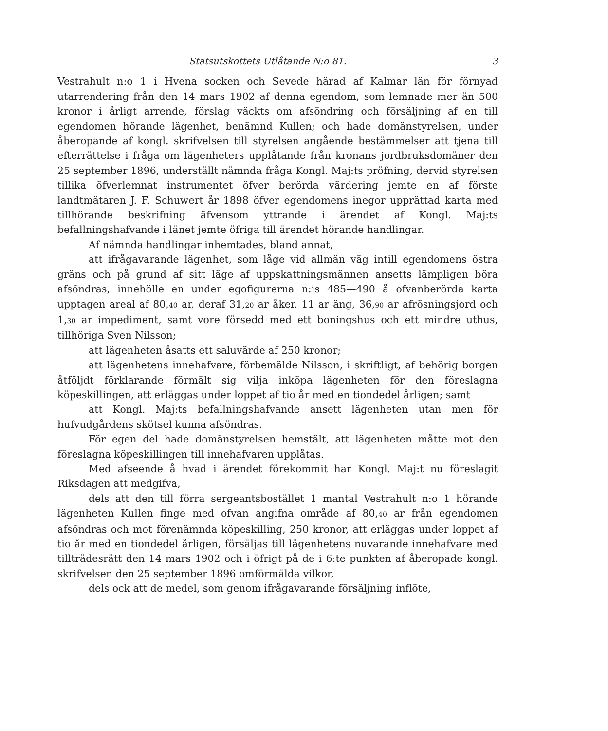Statsutskottets Utlåtande N:o 81. 3
Vestrahult n:o 1 i Hvena socken och Sevede härad af Kalmar län för förnyad utarrendering från den 14 mars 1902 af denna egendom, som lemnade mer än 500 kronor i årligt arrende, förslag väckts om afsöndring och försäljning af en till egendomen hörande lägenhet, benämnd Kullen; och hade domänstyrelsen, under åberopande af kongl. skrifvelsen till styrelsen angående bestämmelser att tjena till efterrättelse i fråga om lägenheters upplåtande från kronans jordbruksdomäner den 25 september 1896, underställt nämnda fråga Kongl. Maj:ts pröfning, dervid styrelsen tillika öfverlemnat instrumentet öfver berörda värdering jemte en af förste landtmätaren J. F. Schuwert år 1898 öfver egendomens inegor upprättad karta med tillhörande beskrifning äfvensom yttrande i ärendet af Kongl. Maj:ts befallningshafvande i länet jemte öfriga till ärendet hörande handlingar.
Af nämnda handlingar inhemtades, bland annat,
att ifrågavarande lägenhet, som låge vid allmän väg intill egendomens östra gräns och på grund af sitt läge af uppskattningsmännen ansetts lämpligen böra afsöndras, innehölle en under egofigurerna n:is 485—490 å ofvanberörda karta upptagen areal af 80,<sub>40</sub> ar, deraf 31,<sub>20</sub> ar åker, 11 ar äng, 36,<sub>90</sub> ar afrösningsjord och 1,<sub>30</sub> ar impediment, samt vore försedd med ett boningshus och ett mindre uthus, tillhöriga Sven Nilsson;
att lägenheten åsatts ett saluvärde af 250 kronor;
att lägenhetens innehafvare, förbemälde Nilsson, i skriftligt, af behörig borgen åtföljdt förklarande förmält sig vilja inköpa lägenheten för den föreslagna köpeskillingen, att erläggas under loppet af tio år med en tiondedel årligen; samt
att Kongl. Maj:ts befallningshafvande ansett lägenheten utan men för hufvudgårdens skötsel kunna afsöndras.
För egen del hade domänstyrelsen hemstält, att lägenheten måtte mot den föreslagna köpeskillingen till innehafvaren upplåtas.
Med afseende å hvad i ärendet förekommit har Kongl. Maj:t nu föreslagit Riksdagen att medgifva,
dels att den till förra sergeantsbostället 1 mantal Vestrahult n:o 1 hörande lägenheten Kullen finge med ofvan angifna område af 80,<sub>40</sub> ar från egendomen afsöndras och mot förenämnda köpeskilling, 250 kronor, att erläggas under loppet af tio år med en tiondedel årligen, försäljas till lägenhetens nuvarande innehafvare med tillträdesrätt den 14 mars 1902 och i öfrigt på de i 6:te punkten af åberopade kongl. skrifvelsen den 25 september 1896 omförmälda vilkor,
dels ock att de medel, som genom ifrågavarande försäljning inflöte,